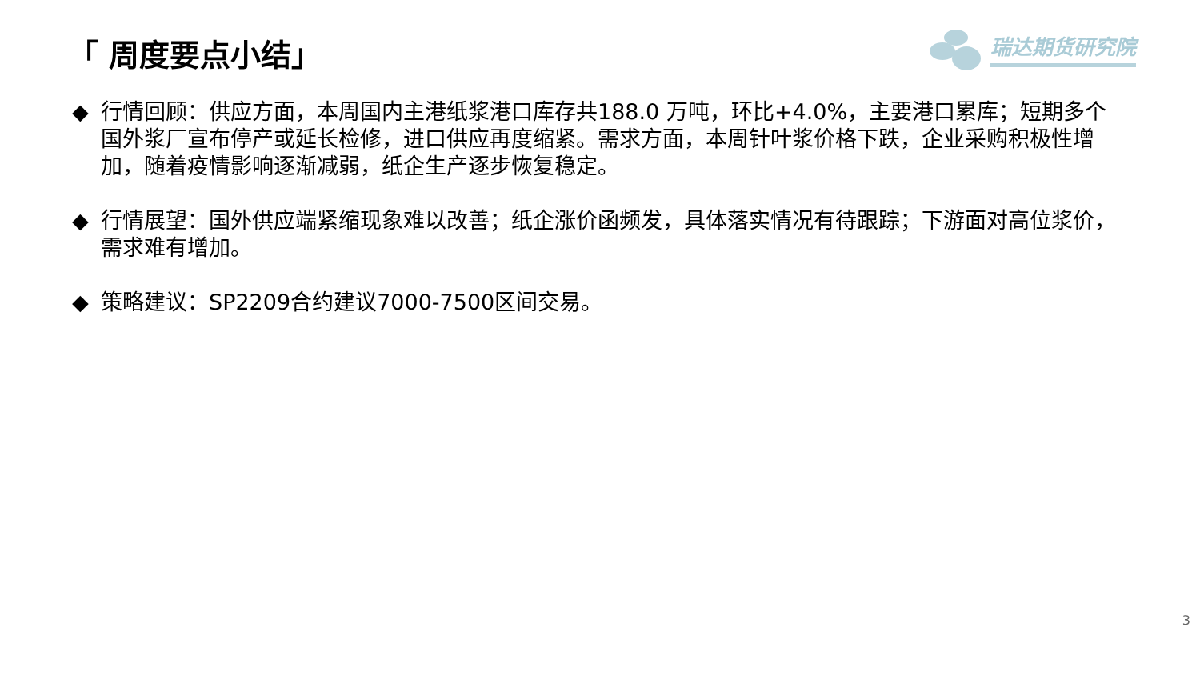「 周度要点小结」
瑞达期货研究院
◆ 行情回顾：供应方面，本周国内主港纸浆港口库存共188.0 万吨，环比+4.0%，主要港口累库；短期多个国外浆厂宣布停产或延长检修，进口供应再度缩紧。需求方面，本周针叶浆价格下跌，企业采购积极性增加，随着疫情影响逐渐减弱，纸企生产逐步恢复稳定。
◆ 行情展望：国外供应端紧缩现象难以改善；纸企涨价函频发，具体落实情况有待跟踪；下游面对高位浆价，需求难有增加。
◆ 策略建议：SP2209合约建议7000-7500区间交易。
3